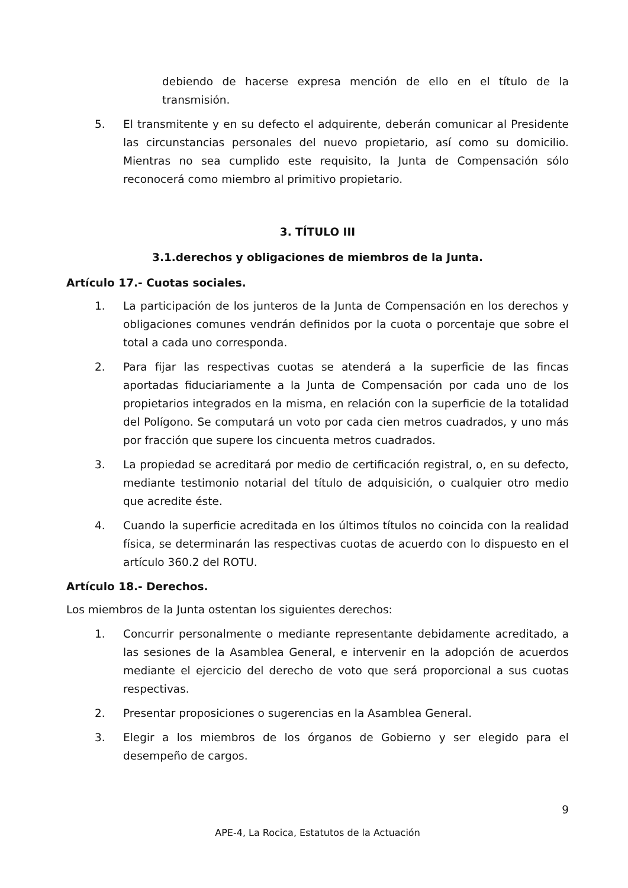debiendo de hacerse expresa mención de ello en el título de la transmisión.
5. El transmitente y en su defecto el adquirente, deberán comunicar al Presidente las circunstancias personales del nuevo propietario, así como su domicilio. Mientras no sea cumplido este requisito, la Junta de Compensación sólo reconocerá como miembro al primitivo propietario.
3. TÍTULO III
3.1.derechos y obligaciones de miembros de la Junta.
Artículo 17.- Cuotas sociales.
1. La participación de los junteros de la Junta de Compensación en los derechos y obligaciones comunes vendrán definidos por la cuota o porcentaje que sobre el total a cada uno corresponda.
2. Para fijar las respectivas cuotas se atenderá a la superficie de las fincas aportadas fiduciariamente a la Junta de Compensación por cada uno de los propietarios integrados en la misma, en relación con la superficie de la totalidad del Polígono. Se computará un voto por cada cien metros cuadrados, y uno más por fracción que supere los cincuenta metros cuadrados.
3. La propiedad se acreditará por medio de certificación registral, o, en su defecto, mediante testimonio notarial del título de adquisición, o cualquier otro medio que acredite éste.
4. Cuando la superficie acreditada en los últimos títulos no coincida con la realidad física, se determinarán las respectivas cuotas de acuerdo con lo dispuesto en el artículo 360.2 del ROTU.
Artículo 18.- Derechos.
Los miembros de la Junta ostentan los siguientes derechos:
1. Concurrir personalmente o mediante representante debidamente acreditado, a las sesiones de la Asamblea General, e intervenir en la adopción de acuerdos mediante el ejercicio del derecho de voto que será proporcional a sus cuotas respectivas.
2. Presentar proposiciones o sugerencias en la Asamblea General.
3. Elegir a los miembros de los órganos de Gobierno y ser elegido para el desempeño de cargos.
9
APE-4, La Rocica, Estatutos de la Actuación